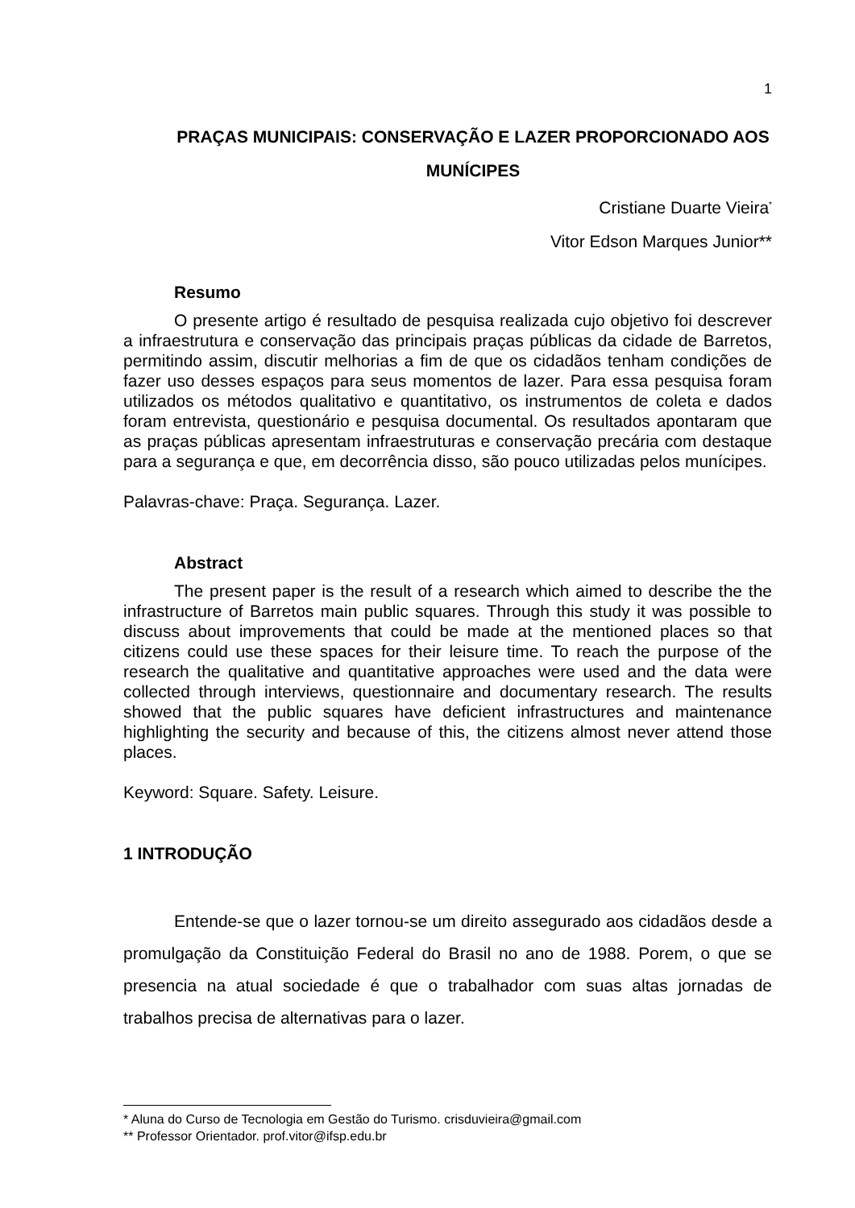1
PRAÇAS MUNICIPAIS: CONSERVAÇÃO E LAZER PROPORCIONADO AOS MUNÍCIPES
Cristiane Duarte Vieira<sup>*</sup>
Vitor Edson Marques Junior**
Resumo
O presente artigo é resultado de pesquisa realizada cujo objetivo foi descrever a infraestrutura e conservação das principais praças públicas da cidade de Barretos, permitindo assim, discutir melhorias a fim de que os cidadãos tenham condições de fazer uso desses espaços para seus momentos de lazer. Para essa pesquisa foram utilizados os métodos qualitativo e quantitativo, os instrumentos de coleta e dados foram entrevista, questionário e pesquisa documental. Os resultados apontaram que as praças públicas apresentam infraestruturas e conservação precária com destaque para a segurança e que, em decorrência disso, são pouco utilizadas pelos munícipes.
Palavras-chave: Praça. Segurança. Lazer.
Abstract
The present paper is the result of a research which aimed to describe the the infrastructure of Barretos main public squares. Through this study it was possible to discuss about improvements that could be made at the mentioned places so that citizens could use these spaces for their leisure time. To reach the purpose of the research the qualitative and quantitative approaches were used and the data were collected through interviews, questionnaire and documentary research. The results showed that the public squares have deficient infrastructures and maintenance highlighting the security and because of this, the citizens almost never attend those places.
Keyword: Square. Safety. Leisure.
1 INTRODUÇÃO
Entende-se que o lazer tornou-se um direito assegurado aos cidadãos desde a promulgação da Constituição Federal do Brasil no ano de 1988. Porem, o que se presencia na atual sociedade é que o trabalhador com suas altas jornadas de trabalhos precisa de alternativas para o lazer.
* Aluna do Curso de Tecnologia em Gestão do Turismo. crisduvieira@gmail.com
** Professor Orientador. prof.vitor@ifsp.edu.br